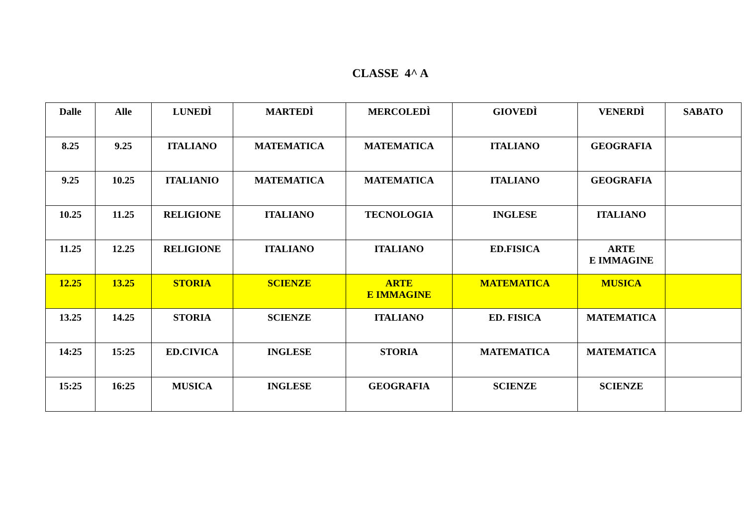CLASSE 4^ A
| Dalle | Alle | LUNEDÌ | MARTEDÌ | MERCOLEDÌ | GIOVEDÌ | VENERDÌ | SABATO |
| 8.25 | 9.25 | ITALIANO | MATEMATICA | MATEMATICA | ITALIANO | GEOGRAFIA | |
| 9.25 | 10.25 | ITALIANIO | MATEMATICA | MATEMATICA | ITALIANO | GEOGRAFIA | |
| 10.25 | 11.25 | RELIGIONE | ITALIANO | TECNOLOGIA | INGLESE | ITALIANO | |
| 11.25 | 12.25 | RELIGIONE | ITALIANO | ITALIANO | ED.FISICA | ARTE E IMMAGINE | |
| 12.25 | 13.25 | STORIA | SCIENZE | ARTE E IMMAGINE | MATEMATICA | MUSICA | |
| 13.25 | 14.25 | STORIA | SCIENZE | ITALIANO | ED. FISICA | MATEMATICA | |
| 14:25 | 15:25 | ED.CIVICA | INGLESE | STORIA | MATEMATICA | MATEMATICA | |
| 15:25 | 16:25 | MUSICA | INGLESE | GEOGRAFIA | SCIENZE | SCIENZE | |